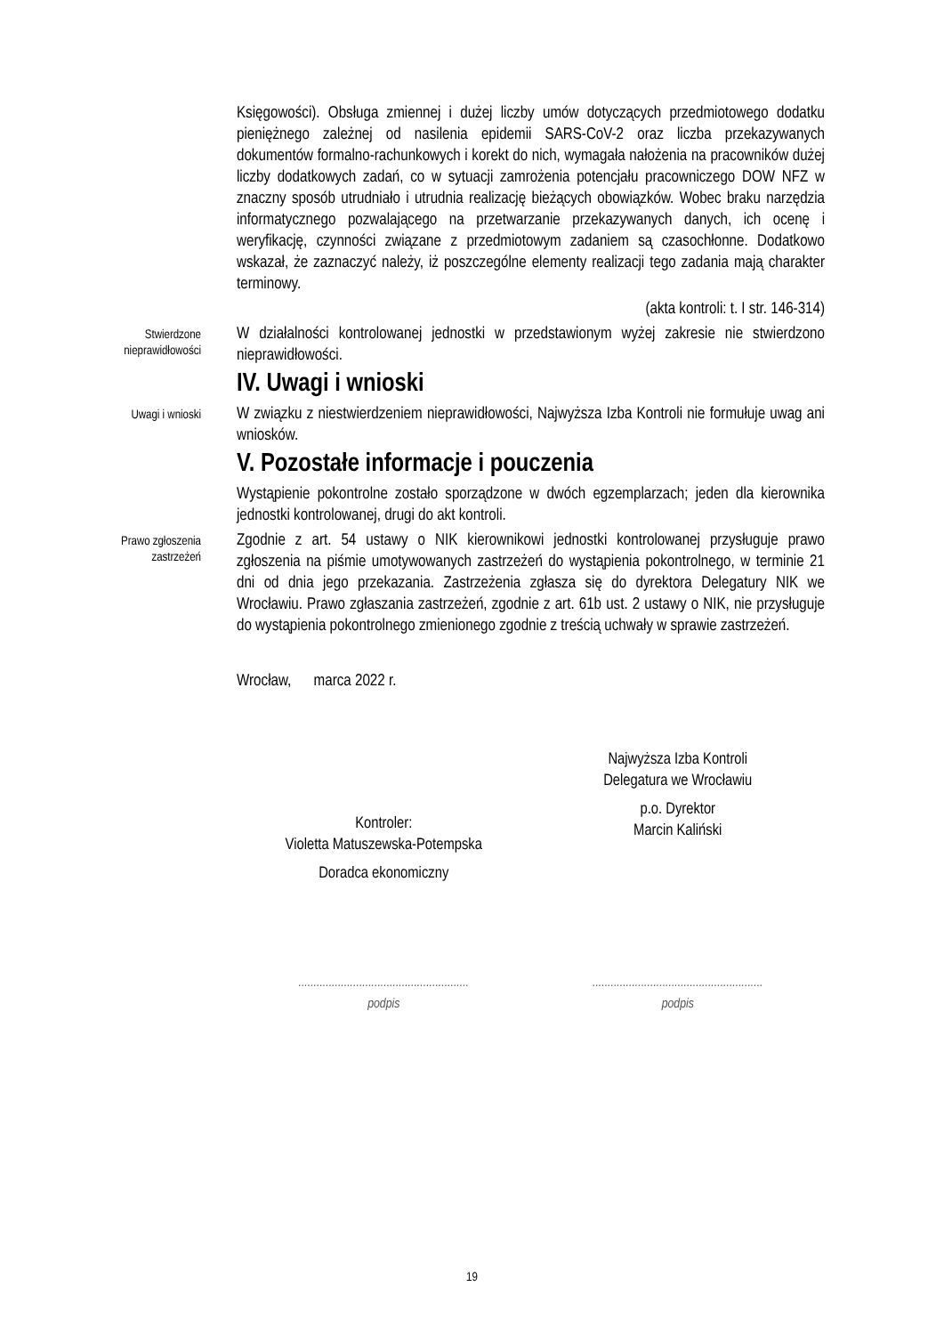Księgowości). Obsługa zmiennej i dużej liczby umów dotyczących przedmiotowego dodatku pieniężnego zależnej od nasilenia epidemii SARS-CoV-2 oraz liczba przekazywanych dokumentów formalno-rachunkowych i korekt do nich, wymagała nałożenia na pracowników dużej liczby dodatkowych zadań, co w sytuacji zamrożenia potencjału pracowniczego DOW NFZ w znaczny sposób utrudniało i utrudnia realizację bieżących obowiązków. Wobec braku narzędzia informatycznego pozwalającego na przetwarzanie przekazywanych danych, ich ocenę i weryfikację, czynności związane z przedmiotowym zadaniem są czasochłonne. Dodatkowo wskazał, że zaznaczyć należy, iż poszczególne elementy realizacji tego zadania mają charakter terminowy.
(akta kontroli: t. I str. 146-314)
Stwierdzone nieprawidłowości
W działalności kontrolowanej jednostki w przedstawionym wyżej zakresie nie stwierdzono nieprawidłowości.
IV. Uwagi i wnioski
Uwagi i wnioski
W związku z niestwierdzeniem nieprawidłowości, Najwyższa Izba Kontroli nie formułuje uwag ani wniosków.
V. Pozostałe informacje i pouczenia
Wystąpienie pokontrolne zostało sporządzone w dwóch egzemplarzach; jeden dla kierownika jednostki kontrolowanej, drugi do akt kontroli.
Prawo zgłoszenia zastrzeżeń
Zgodnie z art. 54 ustawy o NIK kierownikowi jednostki kontrolowanej przysługuje prawo zgłoszenia na piśmie umotywowanych zastrzeżeń do wystąpienia pokontrolnego, w terminie 21 dni od dnia jego przekazania. Zastrzeżenia zgłasza się do dyrektora Delegatury NIK we Wrocławiu. Prawo zgłaszania zastrzeżeń, zgodnie z art. 61b ust. 2 ustawy o NIK, nie przysługuje do wystąpienia pokontrolnego zmienionego zgodnie z treścią uchwały w sprawie zastrzeżeń.
Wrocław, marca 2022 r.
Kontroler:
Violetta Matuszewska-Potempska
Doradca ekonomiczny
Najwyższa Izba Kontroli
Delegatura we Wrocławiu
p.o. Dyrektor
Marcin Kaliński
........................................................
podpis
........................................................
podpis
19